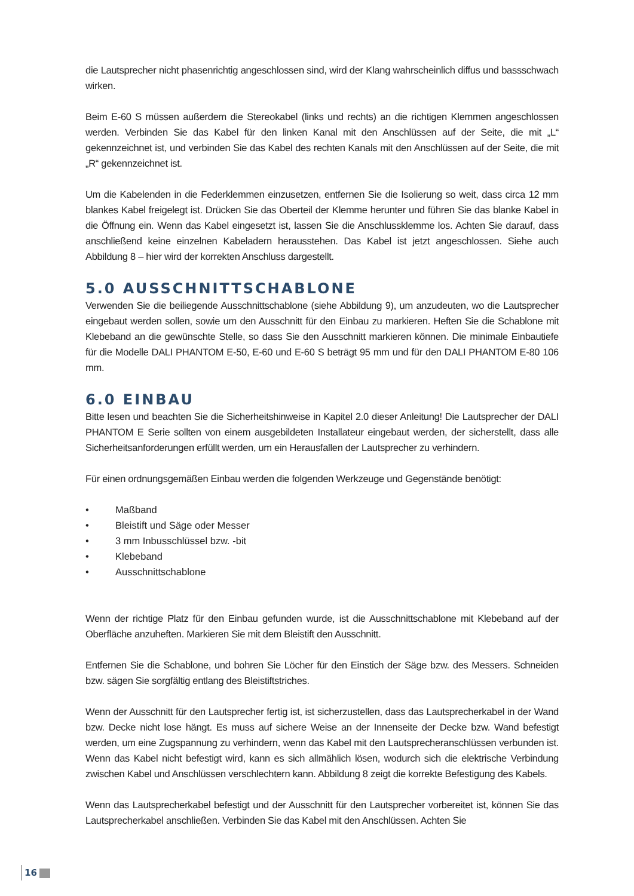die Lautsprecher nicht phasenrichtig angeschlossen sind, wird der Klang wahrscheinlich diffus und bassschwach wirken.
Beim E-60 S müssen außerdem die Stereokabel (links und rechts) an die richtigen Klemmen angeschlossen werden. Verbinden Sie das Kabel für den linken Kanal mit den Anschlüssen auf der Seite, die mit „L“ gekennzeichnet ist, und verbinden Sie das Kabel des rechten Kanals mit den Anschlüssen auf der Seite, die mit „R“ gekennzeichnet ist.
Um die Kabelenden in die Federklemmen einzusetzen, entfernen Sie die Isolierung so weit, dass circa 12 mm blankes Kabel freigelegt ist. Drücken Sie das Oberteil der Klemme herunter und führen Sie das blanke Kabel in die Öffnung ein. Wenn das Kabel eingesetzt ist, lassen Sie die Anschlussklemme los. Achten Sie darauf, dass anschließend keine einzelnen Kabeladern herausstehen. Das Kabel ist jetzt angeschlossen. Siehe auch Abbildung 8 – hier wird der korrekten Anschluss dargestellt.
5.0 AUSSCHNITTSCHABLONE
Verwenden Sie die beiliegende Ausschnittschablone (siehe Abbildung 9), um anzudeuten, wo die Lautsprecher eingebaut werden sollen, sowie um den Ausschnitt für den Einbau zu markieren. Heften Sie die Schablone mit Klebeband an die gewünschte Stelle, so dass Sie den Ausschnitt markieren können. Die minimale Einbautiefe für die Modelle DALI PHANTOM E-50, E-60 und E-60 S beträgt 95 mm und für den DALI PHANTOM E-80 106 mm.
6.0 EINBAU
Bitte lesen und beachten Sie die Sicherheitshinweise in Kapitel 2.0 dieser Anleitung! Die Lautsprecher der DALI PHANTOM E Serie sollten von einem ausgebildeten Installateur eingebaut werden, der sicherstellt, dass alle Sicherheitsanforderungen erfüllt werden, um ein Herausfallen der Lautsprecher zu verhindern.
Für einen ordnungsgemäßen Einbau werden die folgenden Werkzeuge und Gegenstände benötigt:
• Maßband
• Bleistift und Säge oder Messer
• 3 mm Inbusschlüssel bzw. -bit
• Klebeband
• Ausschnittschablone
Wenn der richtige Platz für den Einbau gefunden wurde, ist die Ausschnittschablone mit Klebeband auf der Oberfläche anzuheften. Markieren Sie mit dem Bleistift den Ausschnitt.
Entfernen Sie die Schablone, und bohren Sie Löcher für den Einstich der Säge bzw. des Messers. Schneiden bzw. sägen Sie sorgfältig entlang des Bleistiftstriches.
Wenn der Ausschnitt für den Lautsprecher fertig ist, ist sicherzustellen, dass das Lautsprecherkabel in der Wand bzw. Decke nicht lose hängt. Es muss auf sichere Weise an der Innenseite der Decke bzw. Wand befestigt werden, um eine Zugspannung zu verhindern, wenn das Kabel mit den Lautsprecheranschlüssen verbunden ist. Wenn das Kabel nicht befestigt wird, kann es sich allmählich lösen, wodurch sich die elektrische Verbindung zwischen Kabel und Anschlüssen verschlechtern kann. Abbildung 8 zeigt die korrekte Befestigung des Kabels.
Wenn das Lautsprecherkabel befestigt und der Ausschnitt für den Lautsprecher vorbereitet ist, können Sie das Lautsprecherkabel anschließen. Verbinden Sie das Kabel mit den Anschlüssen. Achten Sie
16